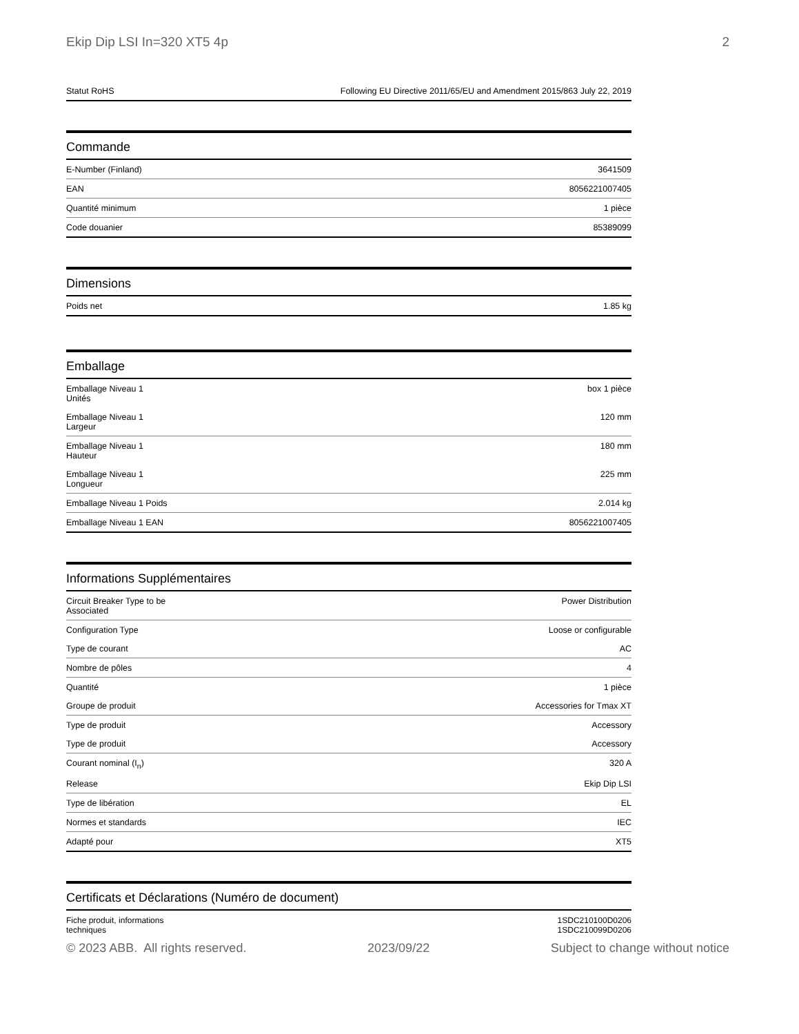Ekip Dip LSI In=320 XT5 4p 2
| Statut RoHS | Following EU Directive 2011/65/EU and Amendment 2015/863 July 22, 2019 |
Commande
| E-Number (Finland) | 3641509 |
| EAN | 8056221007405 |
| Quantité minimum | 1 pièce |
| Code douanier | 85389099 |
Dimensions
| Poids net | 1.85 kg |
Emballage
| Emballage Niveau 1 Unités | box 1 pièce |
| Emballage Niveau 1 Largeur | 120 mm |
| Emballage Niveau 1 Hauteur | 180 mm |
| Emballage Niveau 1 Longueur | 225 mm |
| Emballage Niveau 1 Poids | 2.014 kg |
| Emballage Niveau 1 EAN | 8056221007405 |
Informations Supplémentaires
| Circuit Breaker Type to be Associated | Power Distribution |
| Configuration Type | Loose or configurable |
| Type de courant | AC |
| Nombre de pôles | 4 |
| Quantité | 1 pièce |
| Groupe de produit | Accessories for Tmax XT |
| Type de produit | Accessory |
| Type de produit | Accessory |
| Courant nominal (I<sub>n</sub>) | 320 A |
| Release | Ekip Dip LSI |
| Type de libération | EL |
| Normes et standards | IEC |
| Adapté pour | XT5 |
Certificats et Déclarations (Numéro de document)
| Fiche produit, informations techniques | 1SDC210100D0206 1SDC210099D0206 |
© 2023 ABB. All rights reserved. 2023/09/22 Subject to change without notice